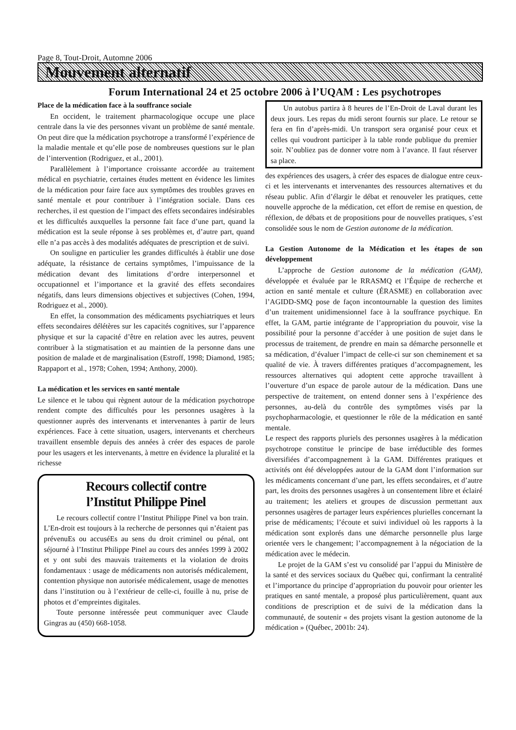Page 8, Tout-Droit, Automne 2006
Mouvement alternatif
Forum International 24 et 25 octobre 2006 à l’UQAM : Les psychotropes
Place de la médication face à la souffrance sociale
En occident, le traitement pharmacologique occupe une place centrale dans la vie des personnes vivant un problème de santé mentale. On peut dire que la médication psychotrope a transformé l’expérience de la maladie mentale et qu’elle pose de nombreuses questions sur le plan de l’intervention (Rodriguez, et al., 2001).
Parallèlement à l’importance croissante accordée au traitement médical en psychiatrie, certaines études mettent en évidence les limites de la médication pour faire face aux symptômes des troubles graves en santé mentale et pour contribuer à l’intégration sociale. Dans ces recherches, il est question de l’impact des effets secondaires indésirables et les difficultés auxquelles la personne fait face d’une part, quand la médication est la seule réponse à ses problèmes et, d’autre part, quand elle n’a pas accès à des modalités adéquates de prescription et de suivi.
On souligne en particulier les grandes difficultés à établir une dose adéquate, la résistance de certains symptômes, l’impuissance de la médication devant des limitations d’ordre interpersonnel et occupationnel et l’importance et la gravité des effets secondaires négatifs, dans leurs dimensions objectives et subjectives (Cohen, 1994, Rodriguez et al., 2000).
En effet, la consommation des médicaments psychiatriques et leurs effets secondaires délétères sur les capacités cognitives, sur l’apparence physique et sur la capacité d’être en relation avec les autres, peuvent contribuer à la stigmatisation et au maintien de la personne dans une position de malade et de marginalisation (Estroff, 1998; Diamond, 1985; Rappaport et al., 1978; Cohen, 1994; Anthony, 2000).
La médication et les services en santé mentale
Le silence et le tabou qui règnent autour de la médication psychotrope rendent compte des difficultés pour les personnes usagères à la questionner auprès des intervenants et intervenantes à partir de leurs expériences. Face à cette situation, usagers, intervenants et chercheurs travaillent ensemble depuis des années à créer des espaces de parole pour les usagers et les intervenants, à mettre en évidence la pluralité et la richesse
Recours collectif contre
l’Institut Philippe Pinel
Le recours collectif contre l’Institut Philippe Pinel va bon train. L’En-droit est toujours à la recherche de personnes qui n’étaient pas prévenuEs ou accuséEs au sens du droit criminel ou pénal, ont séjourné à l’Institut Philippe Pinel au cours des années 1999 à 2002 et y ont subi des mauvais traitements et la violation de droits fondamentaux : usage de médicaments non autorisés médicalement, contention physique non autorisée médicalement, usage de menottes dans l’institution ou à l’extérieur de celle-ci, fouille à nu, prise de photos et d’empreintes digitales.
Toute personne intéressée peut communiquer avec Claude Gingras au (450) 668-1058.
Un autobus partira à 8 heures de l’En-Droit de Laval durant les deux jours. Les repas du midi seront fournis sur place. Le retour se fera en fin d’après-midi. Un transport sera organisé pour ceux et celles qui voudront participer à la table ronde publique du premier soir. N’oubliez pas de donner votre nom à l’avance. Il faut réserver sa place.
des expériences des usagers, à créer des espaces de dialogue entre ceux-ci et les intervenants et intervenantes des ressources alternatives et du réseau public. Afin d’élargir le débat et renouveler les pratiques, cette nouvelle approche de la médication, cet effort de remise en question, de réflexion, de débats et de propositions pour de nouvelles pratiques, s’est consolidée sous le nom de Gestion autonome de la médication.
La Gestion Autonome de la Médication et les étapes de son développement
L’approche de Gestion autonome de la médication (GAM), développée et évaluée par le RRASMQ et l’Équipe de recherche et action en santé mentale et culture (ÉRASME) en collaboration avec l’AGIDD-SMQ pose de façon incontournable la question des limites d’un traitement unidimensionnel face à la souffrance psychique. En effet, la GAM, partie intégrante de l’appropriation du pouvoir, vise la possibilité pour la personne d’accéder à une position de sujet dans le processus de traitement, de prendre en main sa démarche personnelle et sa médication, d’évaluer l’impact de celle-ci sur son cheminement et sa qualité de vie. À travers différentes pratiques d’accompagnement, les ressources alternatives qui adoptent cette approche travaillent à l’ouverture d’un espace de parole autour de la médication. Dans une perspective de traitement, on entend donner sens à l’expérience des personnes, au-delà du contrôle des symptômes visés par la psychopharmacologie, et questionner le rôle de la médication en santé mentale.
Le respect des rapports pluriels des personnes usagères à la médication psychotrope constitue le principe de base irréductible des formes diversifiées d’accompagnement à la GAM. Différentes pratiques et activités ont été développées autour de la GAM dont l’information sur les médicaments concernant d’une part, les effets secondaires, et d’autre part, les droits des personnes usagères à un consentement libre et éclairé au traitement; les ateliers et groupes de discussion permettant aux personnes usagères de partager leurs expériences plurielles concernant la prise de médicaments; l’écoute et suivi individuel où les rapports à la médication sont explorés dans une démarche personnelle plus large orientée vers le changement; l’accompagnement à la négociation de la médication avec le médecin.
Le projet de la GAM s’est vu consolidé par l’appui du Ministère de la santé et des services sociaux du Québec qui, confirmant la centralité et l’importance du principe d’appropriation du pouvoir pour orienter les pratiques en santé mentale, a proposé plus particulièrement, quant aux conditions de prescription et de suivi de la médication dans la communauté, de soutenir « des projets visant la gestion autonome de la médication » (Québec, 2001b: 24).